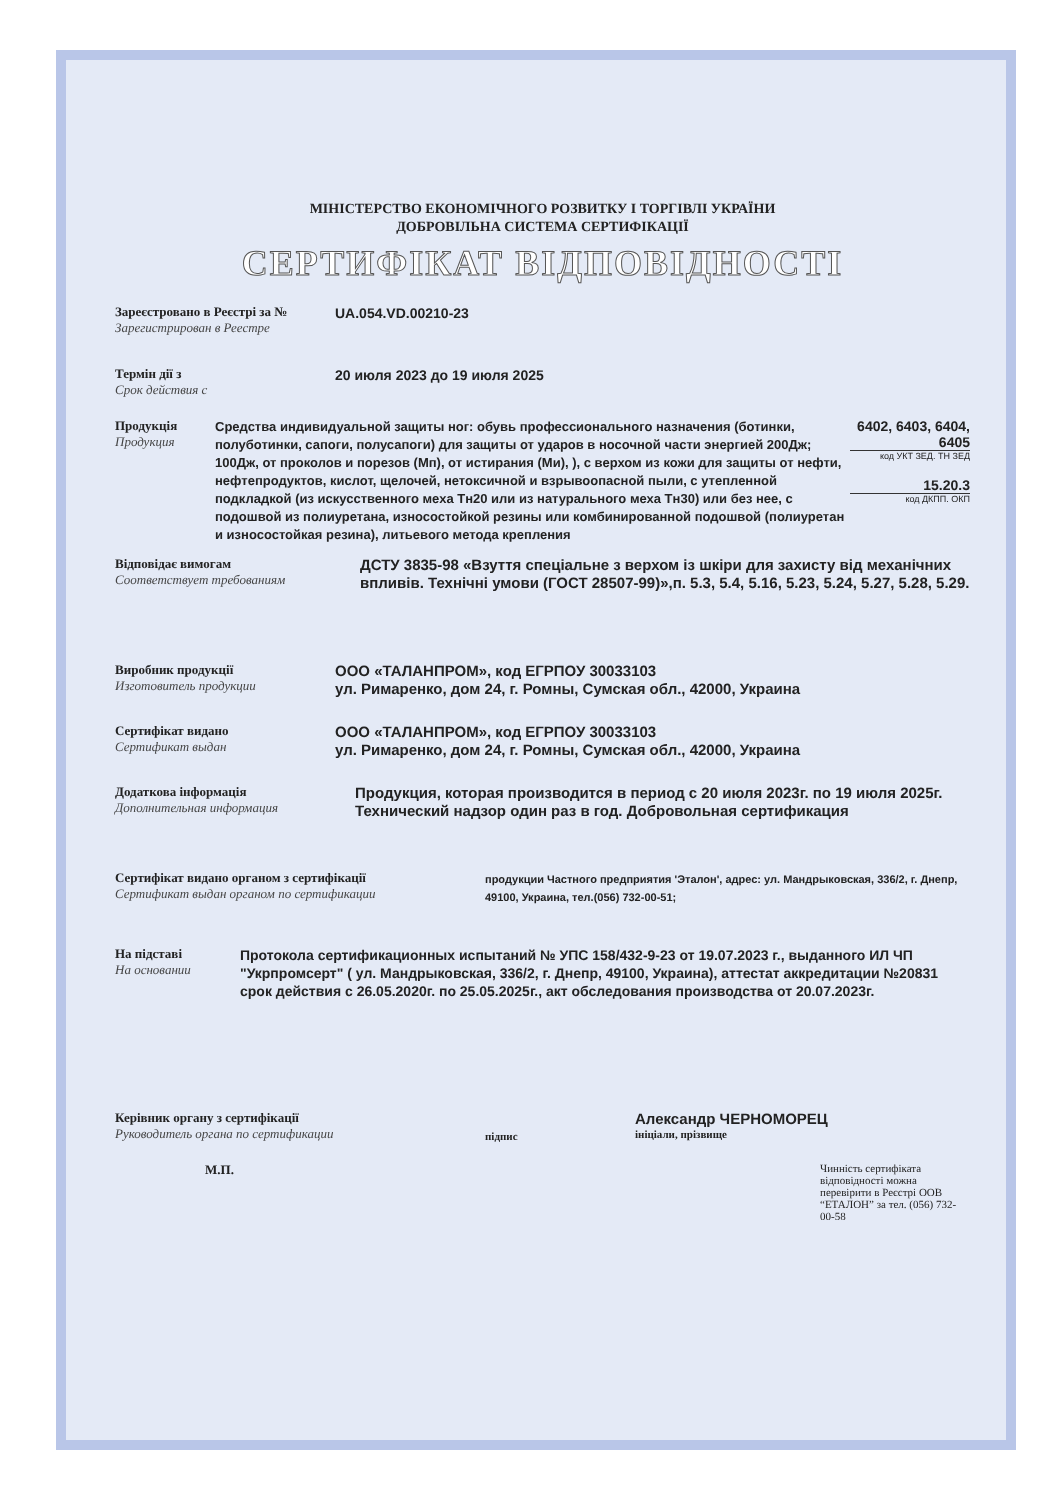МІНІСТЕРСТВО ЕКОНОМІЧНОГО РОЗВИТКУ І ТОРГІВЛІ УКРАЇНИ
ДОБРОВІЛЬНА СИСТЕМА СЕРТИФІКАЦІЇ
СЕРТИФІКАТ ВІДПОВІДНОСТІ
Зареєстровано в Реєстрі за №
Зарегистрирован в Реестре
UA.054.VD.00210-23
Термін дії з
Срок действия с
20 июля 2023 до 19 июля 2025
Продукція
Продукция
Средства индивидуальной защиты ног: обувь профессионального назначения (ботинки, полуботинки, сапоги, полусапоги) для защиты от ударов в носочной части энергией 200Дж; 100Дж, от проколов и порезов (Мп), от истирания (Ми), ), с верхом из кожи для защиты от нефти, нефтепродуктов, кислот, щелочей, нетоксичной и взрывоопасной пыли, с утепленной подкладкой (из искусственного меха Тн20 или из натурального меха Тн30) или без нее, с подошвой из полиуретана, износостойкой резины или комбинированной подошвой (полиуретан и износостойкая резина), литьевого метода крепления
6402, 6403, 6404, 6405
код УКТ ЗЕД. ТН ЗЕД
15.20.3
код ДКПП. ОКП
Відповідає вимогам
Соответствует требованиям
ДСТУ 3835-98 «Взуття спеціальне з верхом із шкіри для захисту від механічних впливів. Технічні умови (ГОСТ 28507-99)»,п. 5.3, 5.4, 5.16, 5.23, 5.24, 5.27, 5.28, 5.29.
Виробник продукції
Изготовитель продукции
ООО «ТАЛАНПРОМ», код ЕГРПОУ 30033103
ул. Римаренко, дом 24, г. Ромны, Сумская обл., 42000, Украина
Сертифікат видано
Сертификат выдан
ООО «ТАЛАНПРОМ», код ЕГРПОУ 30033103
ул. Римаренко, дом 24, г. Ромны, Сумская обл., 42000, Украина
Додаткова інформація
Дополнительная информация
Продукция, которая производится в период с 20 июля 2023г. по 19 июля 2025г. Технический надзор один раз в год. Добровольная сертификация
Сертифікат видано органом з сертифікації
Сертификат выдан органом по сертификации
продукции Частного предприятия 'Эталон', адрес: ул. Мандрыковская, 336/2, г. Днепр, 49100, Украина, тел.(056) 732-00-51;
На підставі
На основании
Протокола сертификационных испытаний № УПС 158/432-9-23 от 19.07.2023 г., выданного ИЛ ЧП "Укрпромсерт" ( ул. Мандрыковская, 336/2, г. Днепр, 49100, Украина), аттестат аккредитации №20831 срок действия с 26.05.2020г. по 25.05.2025г., акт обследования производства от 20.07.2023г.
Керівник органу з сертифікації
Руководитель органа по сертификации
підпис
Александр ЧЕРНОМОРЕЦ
ініціали, прізвище
М.П.
Чинність сертифіката відповідності можна перевірити в Реєстрі ООВ “ЕТАЛОН” за тел. (056) 732-00-58